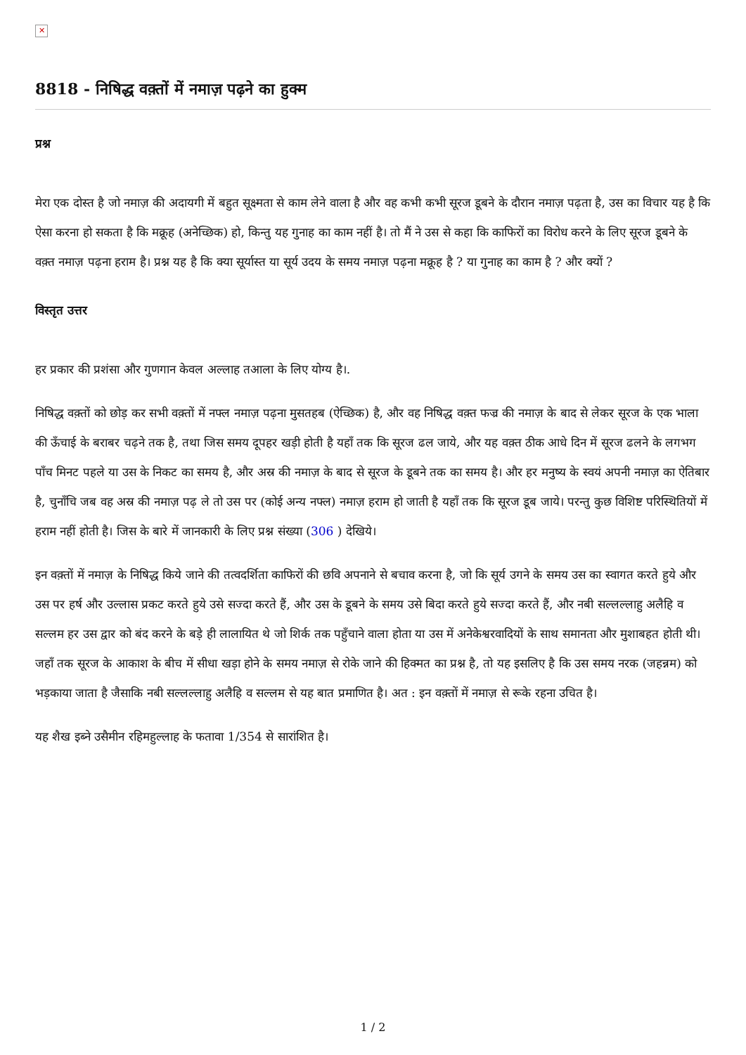✕
8818 - निषिद्ध वक़्तों में नमाज़ पढ़ने का हुक्म
प्रश्न
मेरा एक दोस्त है जो नमाज़ की अदायगी में बहुत सूक्ष्मता से काम लेने वाला है और वह कभी कभी सूरज डूबने के दौरान नमाज़ पढ़ता है, उस का विचार यह है कि ऐसा करना हो सकता है कि मक्रूह (अनेच्छिक) हो, किन्तु यह गुनाह का काम नहीं है। तो मैं ने उस से कहा कि काफिरों का विरोध करने के लिए सूरज डूबने के वक़्त नमाज़ पढ़ना हराम है। प्रश्न यह है कि क्या सूर्यास्त या सूर्य उदय के समय नमाज़ पढ़ना मक्रूह है ? या गुनाह का काम है ? और क्यों ?
विस्तृत उत्तर
हर प्रकार की प्रशंसा और गुणगान केवल अल्लाह तआला के लिए योग्य है।.
निषिद्ध वक़्तों को छोड़ कर सभी वक़्तों में नफ्ल नमाज़ पढ़ना मुसतहब (ऐच्छिक) है, और वह निषिद्ध वक़्त फज्र की नमाज़ के बाद से लेकर सूरज के एक भाला की ऊँचाई के बराबर चढ़ने तक है, तथा जिस समय दूपहर खड़ी होती है यहाँ तक कि सूरज ढल जाये, और यह वक़्त ठीक आधे दिन में सूरज ढलने के लगभग पाँच मिनट पहले या उस के निकट का समय है, और अस्र की नमाज़ के बाद से सूरज के डूबने तक का समय है। और हर मनुष्य के स्वयं अपनी नमाज़ का ऐतिबार है, चुनाँचि जब वह अस्र की नमाज़ पढ़ ले तो उस पर (कोई अन्य नफ्ल) नमाज़ हराम हो जाती है यहाँ तक कि सूरज डूब जाये। परन्तु कुछ विशिष्ट परिस्थितियों में हराम नहीं होती है। जिस के बारे में जानकारी के लिए प्रश्न संख्या (306 ) देखिये।
इन वक़्तों में नमाज़ के निषिद्ध किये जाने की तत्वदर्शिता काफिरों की छवि अपनाने से बचाव करना है, जो कि सूर्य उगने के समय उस का स्वागत करते हुये और उस पर हर्ष और उल्लास प्रकट करते हुये उसे सज्दा करते हैं, और उस के डूबने के समय उसे बिदा करते हुये सज्दा करते हैं, और नबी सल्लल्लाहु अलैहि व सल्लम हर उस द्वार को बंद करने के बड़े ही लालायित थे जो शिर्क तक पहुँचाने वाला होता या उस में अनेकेश्वरवादियों के साथ समानता और मुशाबहत होती थी। जहाँ तक सूरज के आकाश के बीच में सीधा खड़ा होने के समय नमाज़ से रोके जाने की हिक्मत का प्रश्न है, तो यह इसलिए है कि उस समय नरक (जहन्नम) को भड़काया जाता है जैसाकि नबी सल्लल्लाहु अलैहि व सल्लम से यह बात प्रमाणित है। अत : इन वक़्तों में नमाज़ से रूके रहना उचित है।
यह शैख इब्ने उसैमीन रहिमहुल्लाह के फतावा 1/354 से सारांशित है।
1 / 2